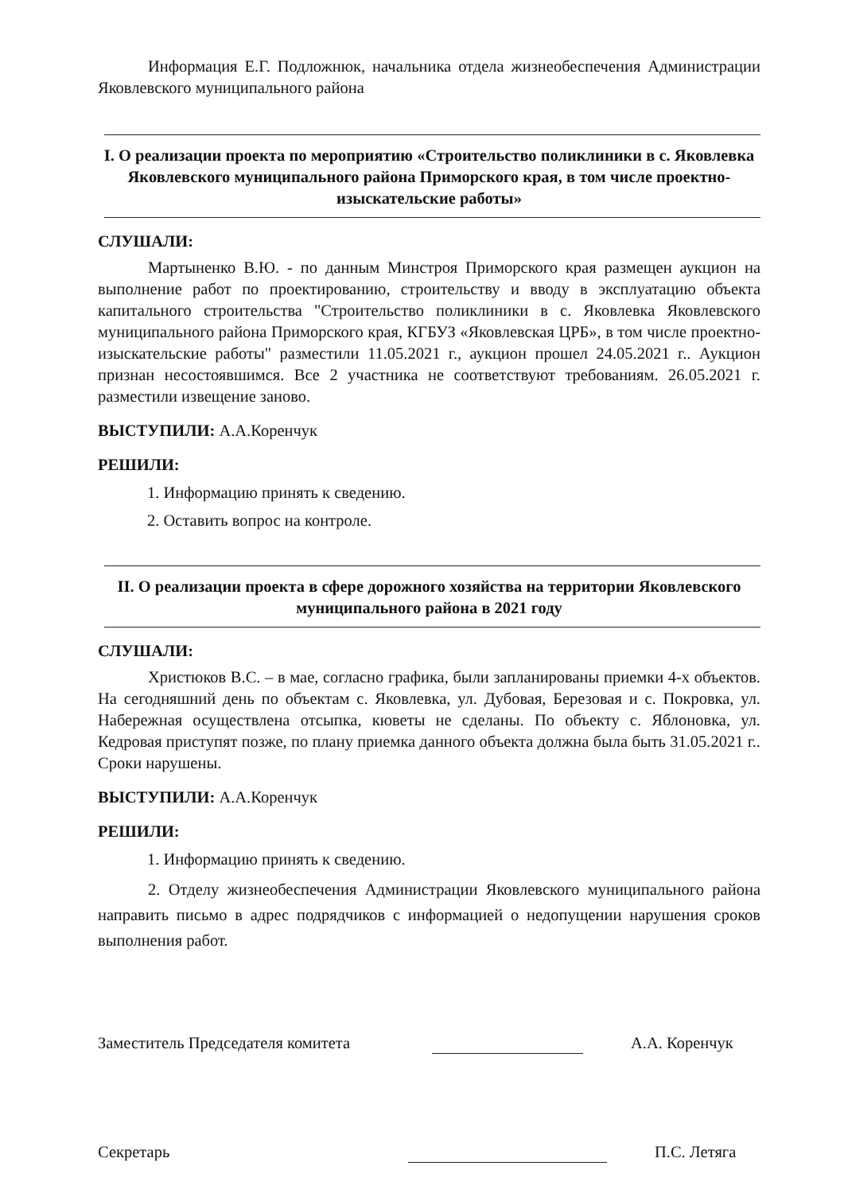Информация Е.Г. Подложнюк, начальника отдела жизнеобеспечения Администрации Яковлевского муниципального района
I. О реализации проекта по мероприятию «Строительство поликлиники в с. Яковлевка Яковлевского муниципального района Приморского края, в том числе проектно-изыскательские работы»
СЛУШАЛИ:
Мартыненко В.Ю. - по данным Минстроя Приморского края размещен аукцион на выполнение работ по проектированию, строительству и вводу в эксплуатацию объекта капитального строительства "Строительство поликлиники в с. Яковлевка Яковлевского муниципального района Приморского края, КГБУЗ «Яковлевская ЦРБ», в том числе проектно-изыскательские работы" разместили 11.05.2021 г., аукцион прошел 24.05.2021 г.. Аукцион признан несостоявшимся. Все 2 участника не соответствуют требованиям. 26.05.2021 г. разместили извещение заново.
ВЫСТУПИЛИ: А.А.Коренчук
РЕШИЛИ:
1. Информацию принять к сведению.
2. Оставить вопрос на контроле.
II. О реализации проекта в сфере дорожного хозяйства на территории Яковлевского муниципального района в 2021 году
СЛУШАЛИ:
Христюков В.С. – в мае, согласно графика, были запланированы приемки 4-х объектов. На сегодняшний день по объектам с. Яковлевка, ул. Дубовая, Березовая и с. Покровка, ул. Набережная осуществлена отсыпка, кюветы не сделаны. По объекту с. Яблоновка, ул. Кедровая приступят позже, по плану приемка данного объекта должна была быть 31.05.2021 г.. Сроки нарушены.
ВЫСТУПИЛИ: А.А.Коренчук
РЕШИЛИ:
1. Информацию принять к сведению.
2. Отделу жизнеобеспечения Администрации Яковлевского муниципального района направить письмо в адрес подрядчиков с информацией о недопущении нарушения сроков выполнения работ.
Заместитель Председателя комитета А.А. Коренчук
Секретарь П.С. Летяга